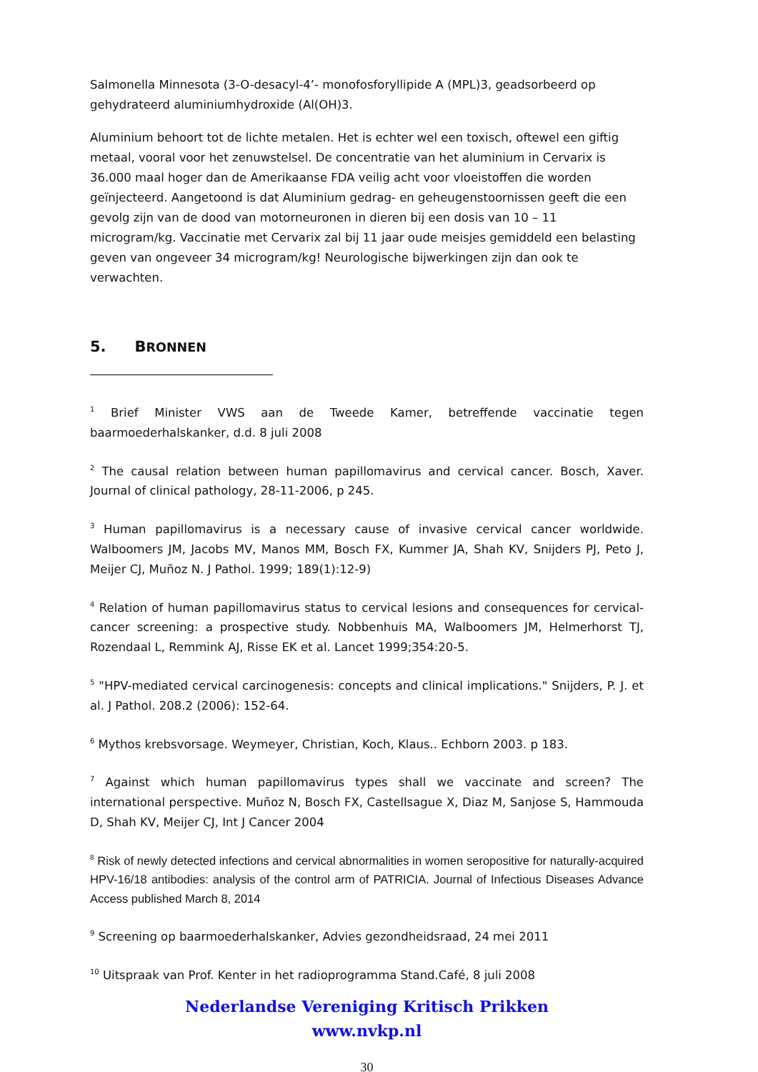Salmonella Minnesota (3-O-desacyl-4’- monofosforyllipide A (MPL)3, geadsorbeerd op gehydrateerd aluminiumhydroxide (Al(OH)3.
Aluminium behoort tot de lichte metalen. Het is echter wel een toxisch, oftewel een giftig metaal, vooral voor het zenuwstelsel. De concentratie van het aluminium in Cervarix is 36.000 maal hoger dan de Amerikaanse FDA veilig acht voor vloeistoffen die worden geïnjecteerd. Aangetoond is dat Aluminium gedrag- en geheugenstoornissen geeft die een gevolg zijn van de dood van motorneuronen in dieren bij een dosis van 10 – 11 microgram/kg. Vaccinatie met Cervarix zal bij 11 jaar oude meisjes gemiddeld een belasting geven van ongeveer 34 microgram/kg! Neurologische bijwerkingen zijn dan ook te verwachten.
5. BRONNEN
<sup>1</sup> Brief Minister VWS aan de Tweede Kamer, betreffende vaccinatie tegen baarmoederhalskanker, d.d. 8 juli 2008
<sup>2</sup> The causal relation between human papillomavirus and cervical cancer. Bosch, Xaver. Journal of clinical pathology, 28-11-2006, p 245.
<sup>3</sup> Human papillomavirus is a necessary cause of invasive cervical cancer worldwide. Walboomers JM, Jacobs MV, Manos MM, Bosch FX, Kummer JA, Shah KV, Snijders PJ, Peto J, Meijer CJ, Muñoz N. J Pathol. 1999; 189(1):12-9)
<sup>4</sup> Relation of human papillomavirus status to cervical lesions and consequences for cervical-cancer screening: a prospective study. Nobbenhuis MA, Walboomers JM, Helmerhorst TJ, Rozendaal L, Remmink AJ, Risse EK et al. Lancet 1999;354:20-5.
<sup>5</sup> "HPV-mediated cervical carcinogenesis: concepts and clinical implications." Snijders, P. J. et al. J Pathol. 208.2 (2006): 152-64.
<sup>6</sup> Mythos krebsvorsage. Weymeyer, Christian, Koch, Klaus.. Echborn 2003. p 183.
<sup>7</sup> Against which human papillomavirus types shall we vaccinate and screen? The international perspective. Muñoz N, Bosch FX, Castellsague X, Diaz M, Sanjose S, Hammouda D, Shah KV, Meijer CJ, Int J Cancer 2004
<sup>8</sup> Risk of newly detected infections and cervical abnormalities in women seropositive for naturally-acquired HPV-16/18 antibodies: analysis of the control arm of PATRICIA. Journal of Infectious Diseases Advance Access published March 8, 2014
<sup>9</sup> Screening op baarmoederhalskanker, Advies gezondheidsraad, 24 mei 2011
<sup>10</sup> Uitspraak van Prof. Kenter in het radioprogramma Stand.Café, 8 juli 2008
Nederlandse Vereniging Kritisch Prikken
www.nvkp.nl
30